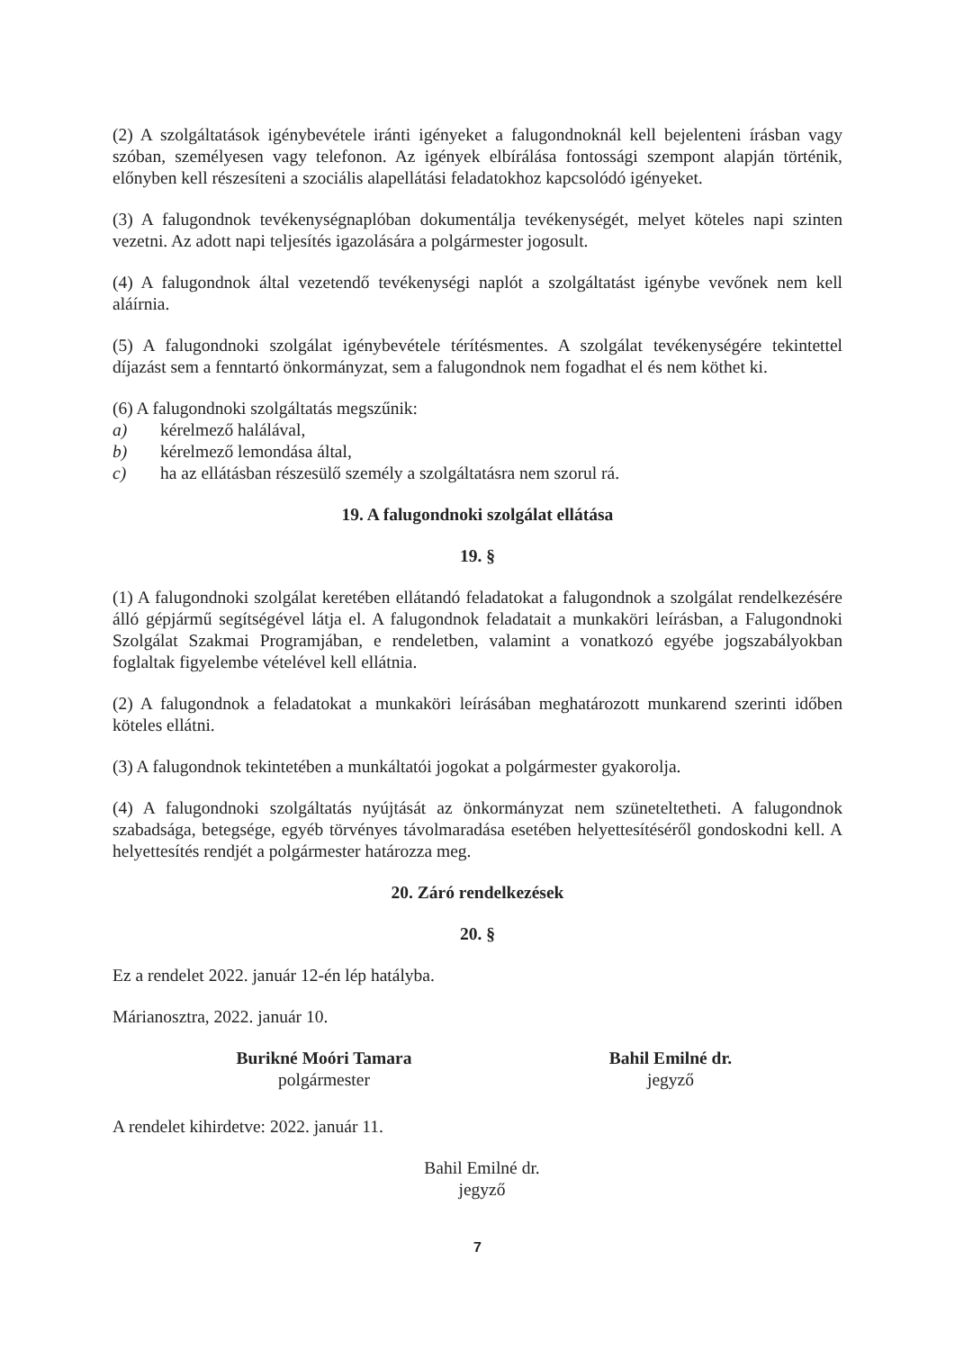(2) A szolgáltatások igénybevétele iránti igényeket a falugondnoknál kell bejelenteni írásban vagy szóban, személyesen vagy telefonon. Az igények elbírálása fontossági szempont alapján történik, előnyben kell részesíteni a szociális alapellátási feladatokhoz kapcsolódó igényeket.
(3) A falugondnok tevékenységnaplóban dokumentálja tevékenységét, melyet köteles napi szinten vezetni. Az adott napi teljesítés igazolására a polgármester jogosult.
(4) A falugondnok által vezetendő tevékenységi naplót a szolgáltatást igénybe vevőnek nem kell aláírnia.
(5) A falugondnoki szolgálat igénybevétele térítésmentes. A szolgálat tevékenységére tekintettel díjazást sem a fenntartó önkormányzat, sem a falugondnok nem fogadhat el és nem köthet ki.
(6) A falugondnoki szolgáltatás megszűnik:
a) kérelmező halálával,
b) kérelmező lemondása által,
c) ha az ellátásban részesülő személy a szolgáltatásra nem szorul rá.
19. A falugondnoki szolgálat ellátása
19. §
(1) A falugondnoki szolgálat keretében ellátandó feladatokat a falugondnok a szolgálat rendelkezésére álló gépjármű segítségével látja el. A falugondnok feladatait a munkaköri leírásban, a Falugondnoki Szolgálat Szakmai Programjában, e rendeletben, valamint a vonatkozó egyébe jogszabályokban foglaltak figyelembe vételével kell ellátnia.
(2) A falugondnok a feladatokat a munkaköri leírásában meghatározott munkarend szerinti időben köteles ellátni.
(3) A falugondnok tekintetében a munkáltatói jogokat a polgármester gyakorolja.
(4) A falugondnoki szolgáltatás nyújtását az önkormányzat nem szüneteltetheti. A falugondnok szabadsága, betegsége, egyéb törvényes távolmaradása esetében helyettesítéséről gondoskodni kell. A helyettesítés rendjét a polgármester határozza meg.
20. Záró rendelkezések
20. §
Ez a rendelet 2022. január 12-én lép hatályba.
Márianosztra, 2022. január 10.
Burikné Moóri Tamara
polgármester
Bahil Emilné dr.
jegyző
A rendelet kihirdetve: 2022. január 11.
Bahil Emilné dr.
jegyző
7